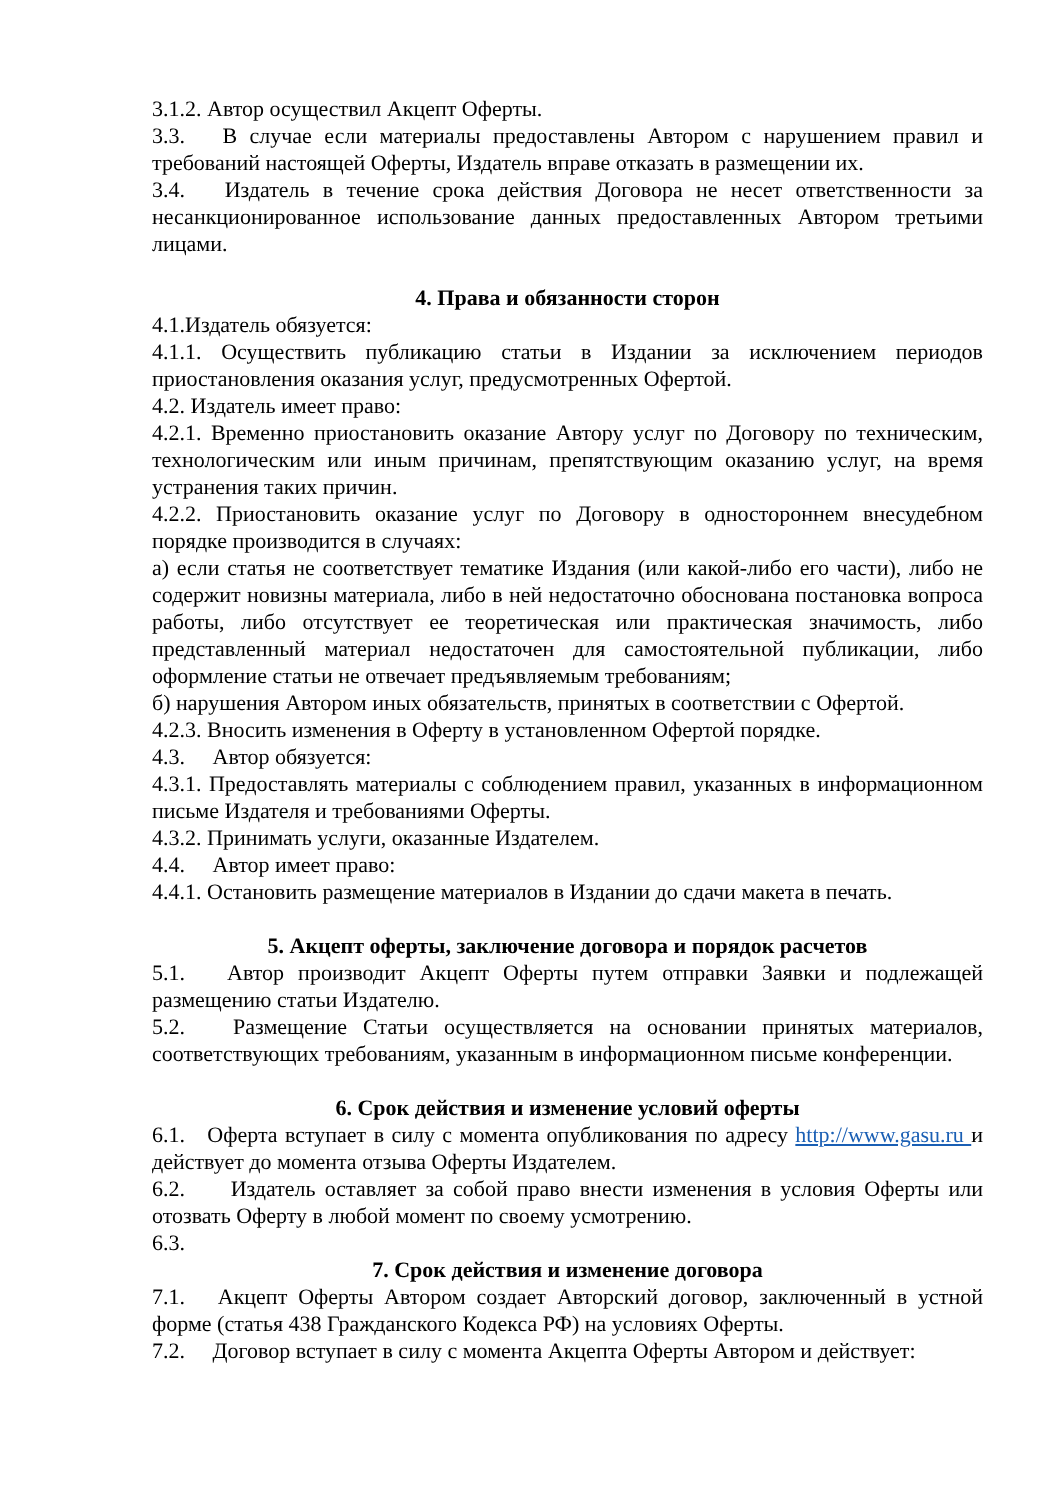3.1.2. Автор осуществил Акцепт Оферты.
3.3. В случае если материалы предоставлены Автором с нарушением правил и требований настоящей Оферты, Издатель вправе отказать в размещении их.
3.4. Издатель в течение срока действия Договора не несет ответственности за несанкционированное использование данных предоставленных Автором третьими лицами.
4. Права и обязанности сторон
4.1.Издатель обязуется:
4.1.1. Осуществить публикацию статьи в Издании за исключением периодов приостановления оказания услуг, предусмотренных Офертой.
4.2. Издатель имеет право:
4.2.1. Временно приостановить оказание Автору услуг по Договору по техническим, технологическим или иным причинам, препятствующим оказанию услуг, на время устранения таких причин.
4.2.2. Приостановить оказание услуг по Договору в одностороннем внесудебном порядке производится в случаях:
а) если статья не соответствует тематике Издания (или какой-либо его части), либо не содержит новизны материала, либо в ней недостаточно обоснована постановка вопроса работы, либо отсутствует ее теоретическая или практическая значимость, либо представленный материал недостаточен для самостоятельной публикации, либо оформление статьи не отвечает предъявляемым требованиям;
б) нарушения Автором иных обязательств, принятых в соответствии с Офертой.
4.2.3. Вносить изменения в Оферту в установленном Офертой порядке.
4.3. Автор обязуется:
4.3.1. Предоставлять материалы с соблюдением правил, указанных в информационном письме Издателя и требованиями Оферты.
4.3.2. Принимать услуги, оказанные Издателем.
4.4. Автор имеет право:
4.4.1. Остановить размещение материалов в Издании до сдачи макета в печать.
5. Акцепт оферты, заключение договора и порядок расчетов
5.1. Автор производит Акцепт Оферты путем отправки Заявки и подлежащей размещению статьи Издателю.
5.2. Размещение Статьи осуществляется на основании принятых материалов, соответствующих требованиям, указанным в информационном письме конференции.
6. Срок действия и изменение условий оферты
6.1. Оферта вступает в силу с момента опубликования по адресу http://www.gasu.ru и действует до момента отзыва Оферты Издателем.
6.2. Издатель оставляет за собой право внести изменения в условия Оферты или отозвать Оферту в любой момент по своему усмотрению.
6.3.
7. Срок действия и изменение договора
7.1. Акцепт Оферты Автором создает Авторский договор, заключенный в устной форме (статья 438 Гражданского Кодекса РФ) на условиях Оферты.
7.2. Договор вступает в силу с момента Акцепта Оферты Автором и действует: